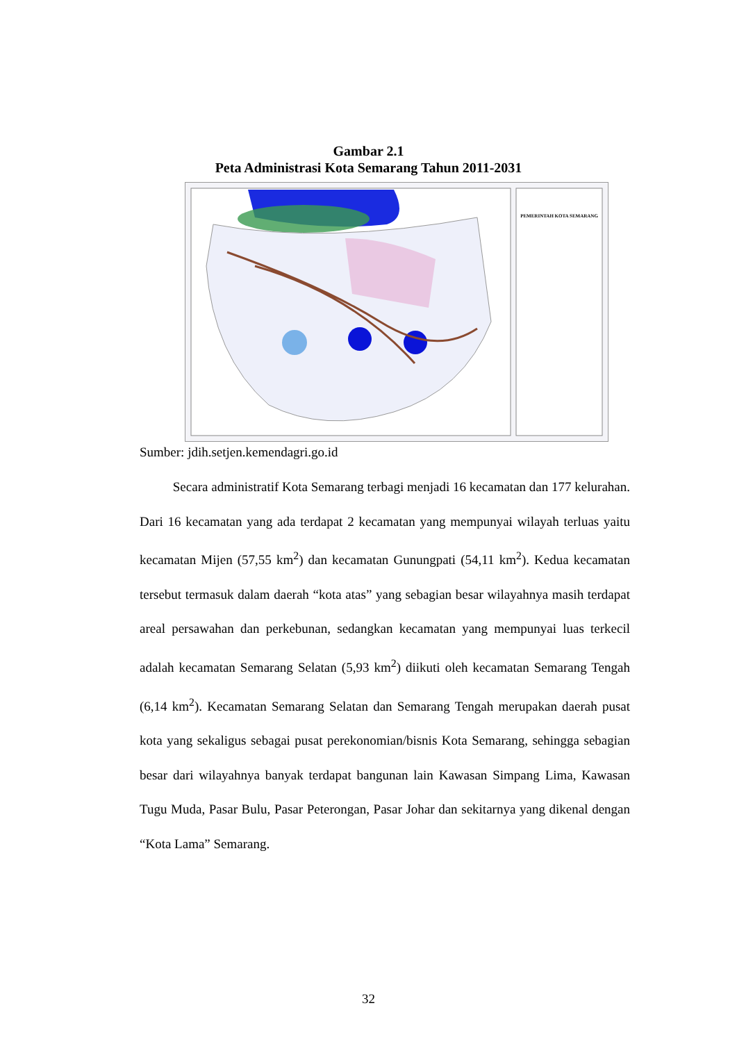Gambar 2.1
Peta Administrasi Kota Semarang Tahun 2011-2031
PEMERINTAH KOTA SEMARANG
Sumber: jdih.setjen.kemendagri.go.id
Secara administratif Kota Semarang terbagi menjadi 16 kecamatan dan 177 kelurahan. Dari 16 kecamatan yang ada terdapat 2 kecamatan yang mempunyai wilayah terluas yaitu kecamatan Mijen (57,55 km<sup>2</sup>) dan kecamatan Gunungpati (54,11 km<sup>2</sup>). Kedua kecamatan tersebut termasuk dalam daerah “kota atas” yang sebagian besar wilayahnya masih terdapat areal persawahan dan perkebunan, sedangkan kecamatan yang mempunyai luas terkecil adalah kecamatan Semarang Selatan (5,93 km<sup>2</sup>) diikuti oleh kecamatan Semarang Tengah (6,14 km<sup>2</sup>). Kecamatan Semarang Selatan dan Semarang Tengah merupakan daerah pusat kota yang sekaligus sebagai pusat perekonomian/bisnis Kota Semarang, sehingga sebagian besar dari wilayahnya banyak terdapat bangunan lain Kawasan Simpang Lima, Kawasan Tugu Muda, Pasar Bulu, Pasar Peterongan, Pasar Johar dan sekitarnya yang dikenal dengan “Kota Lama” Semarang.
32